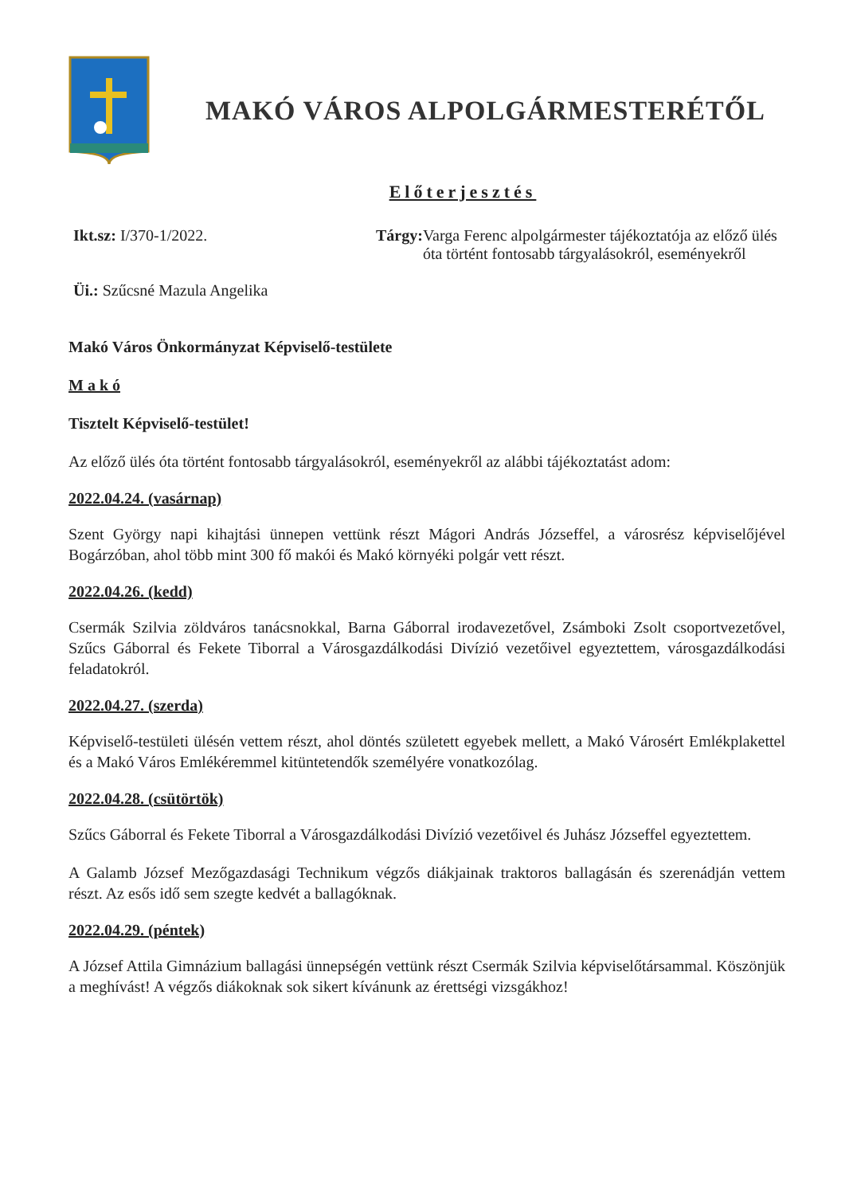MAKÓ VÁROS ALPOLGÁRMESTERÉTŐL
Előterjesztés
Ikt.sz: I/370-1/2022.
Üi.: Szűcsné Mazula Angelika
Tárgy: Varga Ferenc alpolgármester tájékoztatója az előző ülés óta történt fontosabb tárgyalásokról, eseményekről
Makó Város Önkormányzat Képviselő-testülete
M a k ó
Tisztelt Képviselő-testület!
Az előző ülés óta történt fontosabb tárgyalásokról, eseményekről az alábbi tájékoztatást adom:
2022.04.24. (vasárnap)
Szent György napi kihajtási ünnepen vettünk részt Mágori András Józseffel, a városrész képviselőjével Bogárzóban, ahol több mint 300 fő makói és Makó környéki polgár vett részt.
2022.04.26. (kedd)
Csermák Szilvia zöldváros tanácsnokkal, Barna Gáborral irodavezetővel, Zsámboki Zsolt csoportvezetővel, Szűcs Gáborral és Fekete Tiborral a Városgazdálkodási Divízió vezetőivel egyeztettem, városgazdálkodási feladatokról.
2022.04.27. (szerda)
Képviselő-testületi ülésén vettem részt, ahol döntés született egyebek mellett, a Makó Városért Emlékplakettel és a Makó Város Emlékéremmel kitüntetendők személyére vonatkozólag.
2022.04.28. (csütörtök)
Szűcs Gáborral és Fekete Tiborral a Városgazdálkodási Divízió vezetőivel és Juhász Józseffel egyeztettem.
A Galamb József Mezőgazdasági Technikum végzős diákjainak traktoros ballagásán és szerenádján vettem részt. Az esős idő sem szegte kedvét a ballagóknak.
2022.04.29. (péntek)
A József Attila Gimnázium ballagási ünnepségén vettünk részt Csermák Szilvia képviselőtársammal. Köszönjük a meghívást! A végzős diákoknak sok sikert kívánunk az érettségi vizsgákhoz!